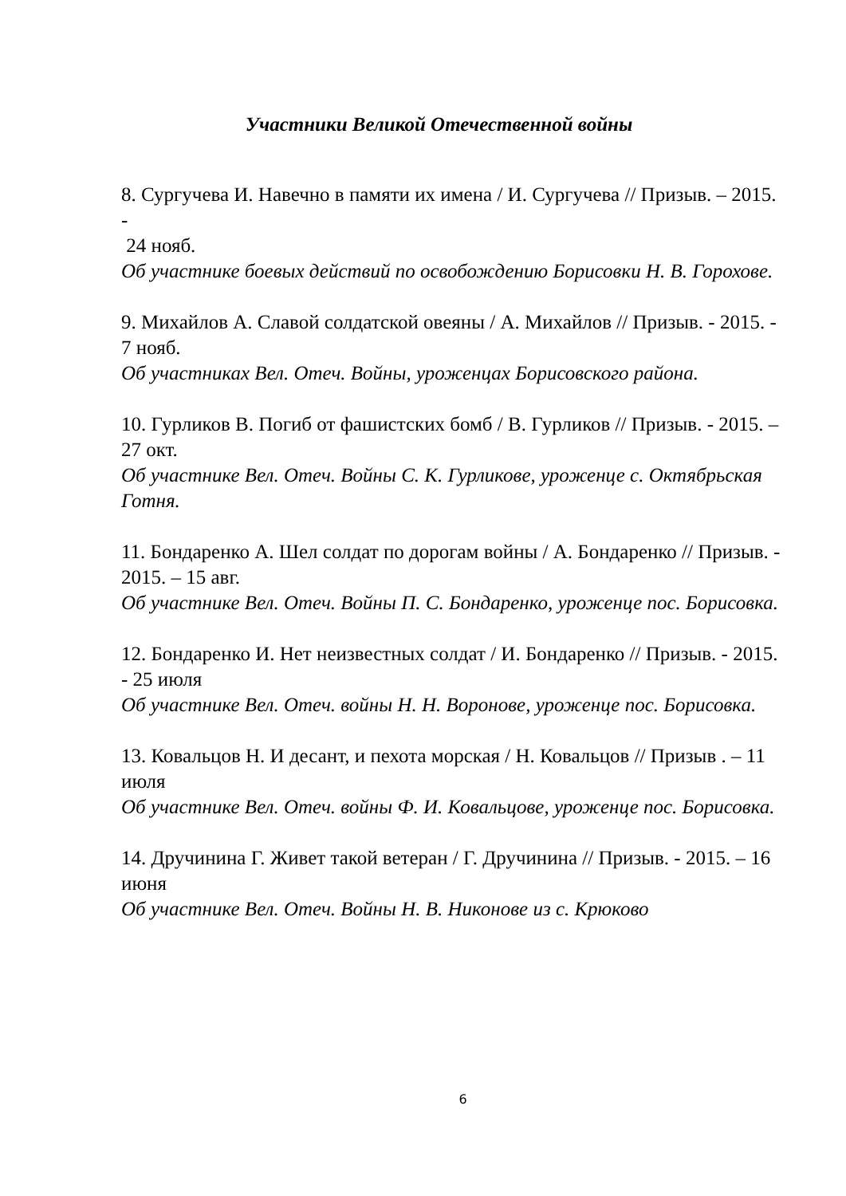Участники Великой Отечественной войны
8. Сургучева И. Навечно в памяти их имена / И. Сургучева // Призыв. – 2015. -
24 нояб.
Об участнике боевых действий по освобождению Борисовки Н. В. Горохове.
9. Михайлов А. Славой солдатской овеяны / А. Михайлов // Призыв. - 2015. - 7 нояб.
Об участниках Вел. Отеч. Войны, уроженцах Борисовского района.
10. Гурликов В. Погиб от фашистских бомб / В. Гурликов // Призыв. - 2015. – 27 окт.
Об участнике Вел. Отеч. Войны С. К. Гурликове, уроженце с. Октябрьская Готня.
11. Бондаренко А. Шел солдат по дорогам войны / А. Бондаренко // Призыв. - 2015. – 15 авг.
Об участнике Вел. Отеч. Войны П. С. Бондаренко, уроженце пос. Борисовка.
12. Бондаренко И. Нет неизвестных солдат / И. Бондаренко // Призыв. - 2015. - 25 июля
Об участнике Вел. Отеч. войны Н. Н. Воронове, уроженце пос. Борисовка.
13. Ковальцов Н. И десант, и пехота морская / Н. Ковальцов // Призыв . – 11 июля
Об участнике Вел. Отеч. войны Ф. И. Ковальцове, уроженце пос. Борисовка.
14. Дручинина Г. Живет такой ветеран / Г. Дручинина // Призыв. - 2015. – 16 июня
Об участнике Вел. Отеч. Войны Н. В. Никонове из с. Крюково
6